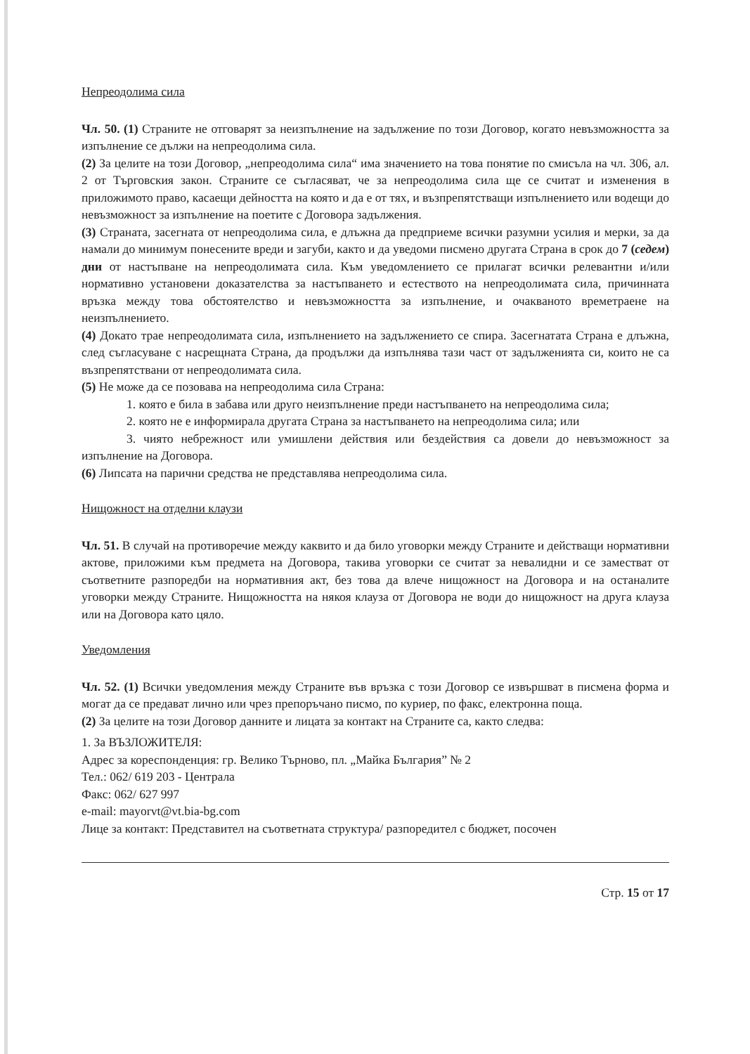Непреодолима сила
Чл. 50. (1) Страните не отговарят за неизпълнение на задължение по този Договор, когато невъзможността за изпълнение се дължи на непреодолима сила.
(2) За целите на този Договор, „непреодолима сила“ има значението на това понятие по смисъла на чл. 306, ал. 2 от Търговския закон. Страните се съгласяват, че за непреодолима сила ще се считат и изменения в приложимото право, касаещи дейността на която и да е от тях, и възпрепятстващи изпълнението или водещи до невъзможност за изпълнение на поетите с Договора задължения.
(3) Страната, засегната от непреодолима сила, е длъжна да предприеме всички разумни усилия и мерки, за да намали до минимум понесените вреди и загуби, както и да уведоми писмено другата Страна в срок до 7 (седем) дни от настъпване на непреодолимата сила. Към уведомлението се прилагат всички релевантни и/или нормативно установени доказателства за настъпването и естеството на непреодолимата сила, причинната връзка между това обстоятелство и невъзможността за изпълнение, и очакваното времетраене на неизпълнението.
(4) Докато трае непреодолимата сила, изпълнението на задължението се спира. Засегнатата Страна е длъжна, след съгласуване с насрещната Страна, да продължи да изпълнява тази част от задълженията си, които не са възпрепятствани от непреодолимата сила.
(5) Не може да се позовава на непреодолима сила Страна:
1. която е била в забава или друго неизпълнение преди настъпването на непреодолима сила;
2. която не е информирала другата Страна за настъпването на непреодолима сила; или
3. чиято небрежност или умишлени действия или бездействия са довели до невъзможност за изпълнение на Договора.
(6) Липсата на парични средства не представлява непреодолима сила.
Нищожност на отделни клаузи
Чл. 51. В случай на противоречие между каквито и да било уговорки между Страните и действащи нормативни актове, приложими към предмета на Договора, такива уговорки се считат за невалидни и се заместват от съответните разпоредби на нормативния акт, без това да влече нищожност на Договора и на останалите уговорки между Страните. Нищожността на някоя клауза от Договора не води до нищожност на друга клауза или на Договора като цяло.
Уведомления
Чл. 52. (1) Всички уведомления между Страните във връзка с този Договор се извършват в писмена форма и могат да се предават лично или чрез препоръчано писмо, по куриер, по факс, електронна поща.
(2) За целите на този Договор данните и лицата за контакт на Страните са, както следва:
1. За ВЪЗЛОЖИТЕЛЯ:
Адрес за кореспонденция: гр. Велико Търново, пл. „Майка България” № 2
Тел.: 062/ 619 203 - Централа
Факс: 062/ 627 997
e-mail: mayorvt@vt.bia-bg.com
Лице за контакт: Представител на съответната структура/ разпоредител с бюджет, посочен
Стр. 15 от 17